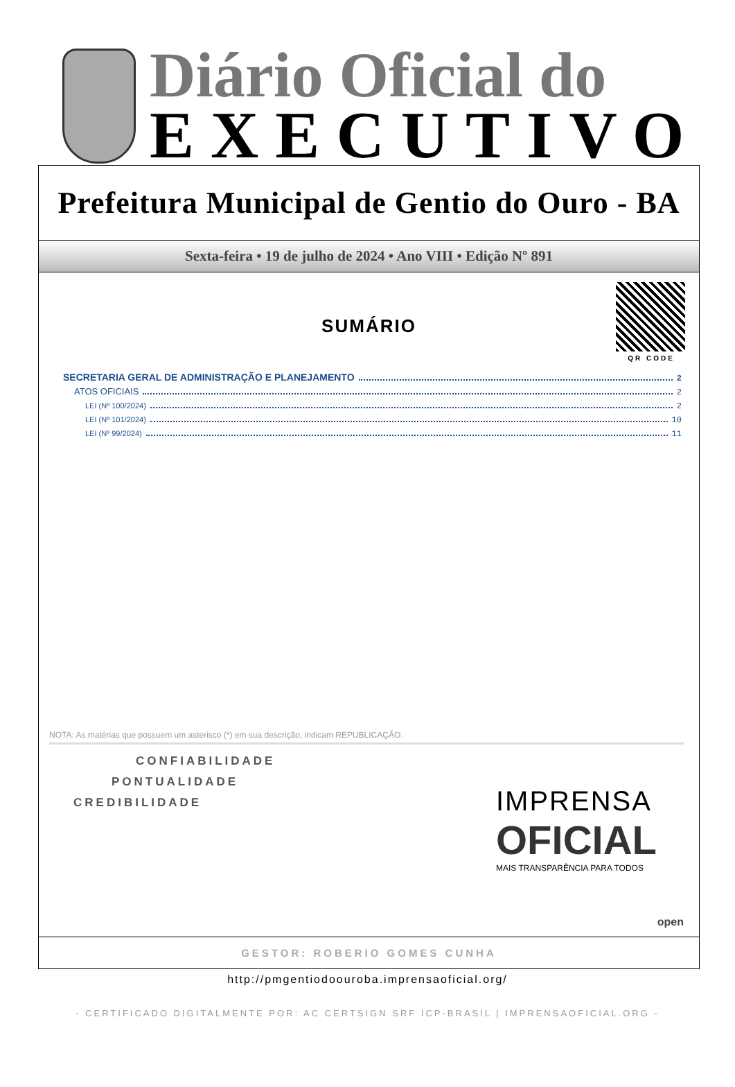Diário Oficial do
EXECUTIVO
Prefeitura Municipal de Gentio do Ouro - BA
Sexta-feira • 19 de julho de 2024 • Ano VIII • Edição Nº 891
QR CODE
SUMÁRIO
SECRETARIA GERAL DE ADMINISTRAÇÃO E PLANEJAMENTO 2
ATOS OFICIAIS 2
LEI (Nº 100/2024) 2
LEI (Nº 101/2024) 10
LEI (Nº 99/2024) 11
NOTA: As matérias que possuem um asterisco (*) em sua descrição, indicam REPUBLICAÇÃO.
CONFIABILIDADE
PONTUALIDADE
CREDIBILIDADE
IMPRENSA
OFICIAL
MAIS TRANSPARÊNCIA PARA TODOS
open
GESTOR: ROBERIO GOMES CUNHA
http://pmgentiodoouroba.imprensaoficial.org/
- CERTIFICADO DIGITALMENTE POR: AC CERTSIGN SRF ICP-BRASIL | IMPRENSAOFICIAL.ORG -